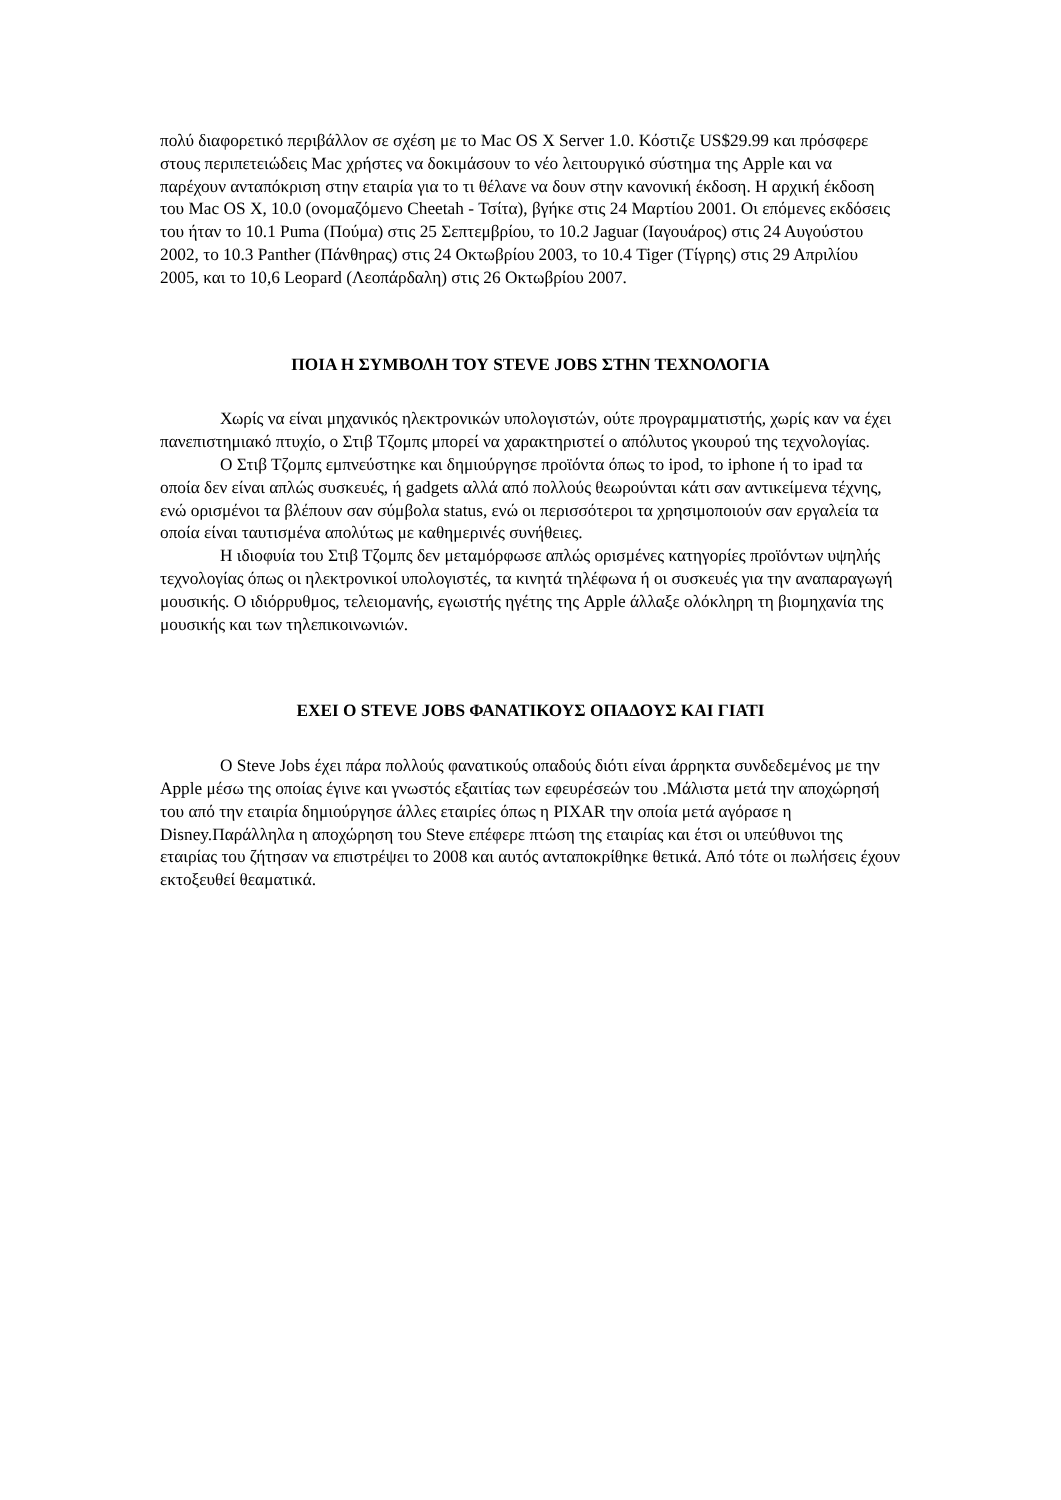πολύ διαφορετικό περιβάλλον σε σχέση με το Mac OS X Server 1.0. Κόστιζε US$29.99 και πρόσφερε στους περιπετειώδεις Mac χρήστες να δοκιμάσουν το νέο λειτουργικό σύστημα της Apple και να παρέχουν ανταπόκριση στην εταιρία για το τι θέλανε να δουν στην κανονική έκδοση. Η αρχική έκδοση του Mac OS X, 10.0 (ονομαζόμενο Cheetah - Τσίτα), βγήκε στις 24 Μαρτίου 2001. Οι επόμενες εκδόσεις του ήταν το 10.1 Puma (Πούμα) στις 25 Σεπτεμβρίου, το 10.2 Jaguar (Ιαγουάρος) στις 24 Αυγούστου 2002, το 10.3 Panther (Πάνθηρας) στις 24 Οκτωβρίου 2003, το 10.4 Tiger (Τίγρης) στις 29 Απριλίου 2005, και το 10,6 Leopard (Λεοπάρδαλη) στις 26 Οκτωβρίου 2007.
ΠΟΙΑ Η ΣΥΜΒΟΛΗ ΤΟΥ STEVE JOBS ΣΤΗΝ ΤΕΧΝΟΛΟΓΙΑ
Χωρίς να είναι μηχανικός ηλεκτρονικών υπολογιστών, ούτε προγραμματιστής, χωρίς καν να έχει πανεπιστημιακό πτυχίο, ο Στιβ Τζομπς μπορεί να χαρακτηριστεί ο απόλυτος γκουρού της τεχνολογίας.
Ο Στιβ Τζομπς εμπνεύστηκε και δημιούργησε προϊόντα όπως το ipod, το iphone ή το ipad τα οποία δεν είναι απλώς συσκευές, ή gadgets αλλά από πολλούς θεωρούνται κάτι σαν αντικείμενα τέχνης, ενώ ορισμένοι τα βλέπουν σαν σύμβολα status, ενώ οι περισσότεροι τα χρησιμοποιούν σαν εργαλεία τα οποία είναι ταυτισμένα απολύτως με καθημερινές συνήθειες.
Η ιδιοφυία του Στιβ Τζομπς δεν μεταμόρφωσε απλώς ορισμένες κατηγορίες προϊόντων υψηλής τεχνολογίας όπως οι ηλεκτρονικοί υπολογιστές, τα κινητά τηλέφωνα ή οι συσκευές για την αναπαραγωγή μουσικής. Ο ιδιόρρυθμος, τελειομανής, εγωιστής ηγέτης της Apple άλλαξε ολόκληρη τη βιομηχανία της μουσικής και των τηλεπικοινωνιών.
ΕΧΕΙ Ο STEVE JOBS ΦΑΝΑΤΙΚΟΥΣ ΟΠΑΔΟΥΣ ΚΑΙ ΓΙΑΤΙ
Ο Steve Jobs έχει πάρα πολλούς φανατικούς οπαδούς διότι είναι άρρηκτα συνδεδεμένος με την Apple μέσω της οποίας έγινε και γνωστός εξαιτίας των εφευρέσεών του .Μάλιστα μετά την αποχώρησή του από την εταιρία δημιούργησε άλλες εταιρίες όπως η PIXAR την οποία μετά αγόρασε η Disney.Παράλληλα η αποχώρηση του Steve επέφερε πτώση της εταιρίας και έτσι οι υπεύθυνοι της εταιρίας του ζήτησαν να επιστρέψει το 2008 και αυτός ανταποκρίθηκε θετικά. Από τότε οι πωλήσεις έχουν εκτοξευθεί θεαματικά.